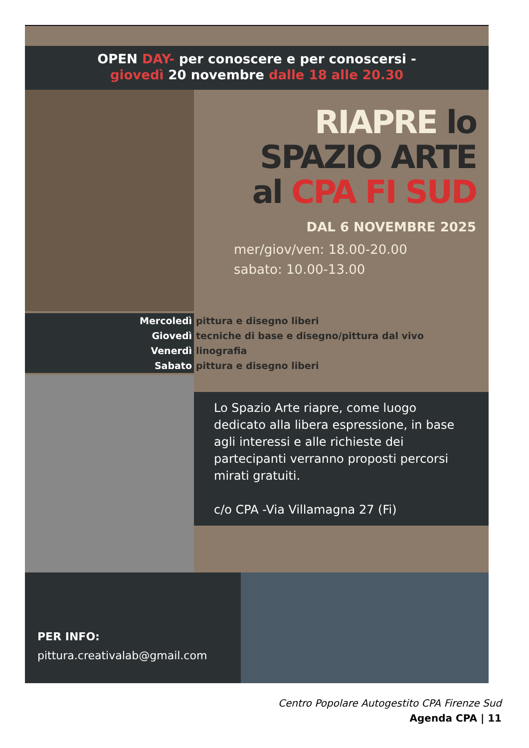OPEN DAY- per conoscere e per conoscersi -
giovedì 20 novembre dalle 18 alle 20.30
RIAPRE lo
SPAZIO ARTE
al CPA FI SUD
DAL 6 NOVEMBRE 2025
mer/giov/ven: 18.00-20.00
sabato: 10.00-13.00
| Mercoledì | pittura e disegno liberi |
| Giovedì | tecniche di base e disegno/pittura dal vivo |
| Venerdì | linografia |
| Sabato | pittura e disegno liberi |
Lo Spazio Arte riapre, come luogo dedicato alla libera espressione, in base agli interessi e alle richieste dei partecipanti verranno proposti percorsi mirati gratuiti.
c/o CPA -Via Villamagna 27 (Fi)
PER INFO:
pittura.creativalab@gmail.com
Centro Popolare Autogestito CPA Firenze Sud
Agenda CPA | 11